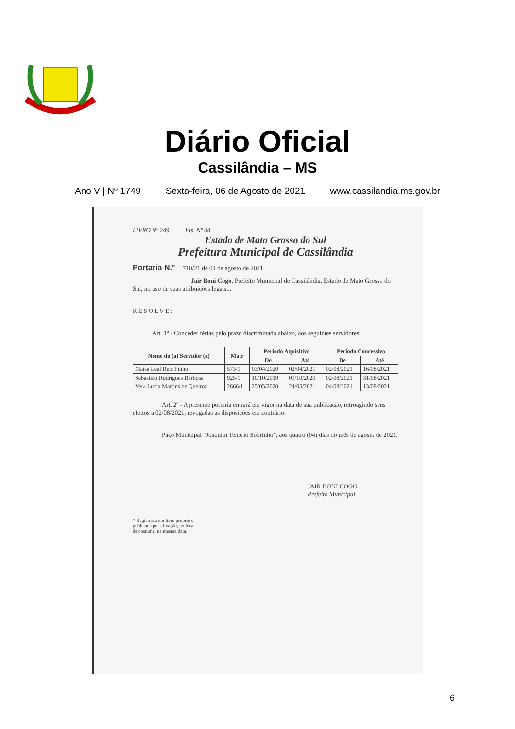Diário Oficial
Cassilândia – MS
Ano V | Nº 1749 Sexta-feira, 06 de Agosto de 2021 www.cassilandia.ms.gov.br
LIVRO Nº 249 Fls. Nº 84
Estado de Mato Grosso do Sul
Prefeitura Municipal de Cassilândia
Portaria N.º 710/21 de 04 de agosto de 2021.
Jair Boni Cogo, Prefeito Municipal de Cassilândia, Estado de Mato Grosso do Sul, no uso de suas atribuições legais...
RESOLVE:
Art. 1º - Conceder férias pelo prazo discriminado abaixo, aos seguintes servidores:
| Nome do (a) Servidor (a) | Matr | Período Aquisitivo | | Período Concessivo | |
| --- | --- | --- | --- | --- | --- |
| | | De | Até | De | Até |
| Maísa Leal Reis Pinho | 573/1 | 03/04/2020 | 02/04/2021 | 02/08/2021 | 16/08/2021 |
| Sebastião Rodrigues Barbosa | 925/1 | 10/10/2019 | 09/10/2020 | 02/08/2021 | 31/08/2021 |
| Vera Lucia Martins de Queiroz | 2666/1 | 25/05/2020 | 24/05/2021 | 04/08/2021 | 13/08/2021 |
Art. 2º - A presente portaria entrará em vigor na data de sua publicação, retroagindo seus efeitos a 02/08/2021, revogadas as disposições em contrário.
Paço Municipal “Joaquim Tenório Sobrinho”, aos quatro (04) dias do mês de agosto de 2021.
JAIR BONI COGO
Prefeito Municipal
* Registrada em livro próprio e
publicada por afixação, no local
de costume, na mesma data.
6